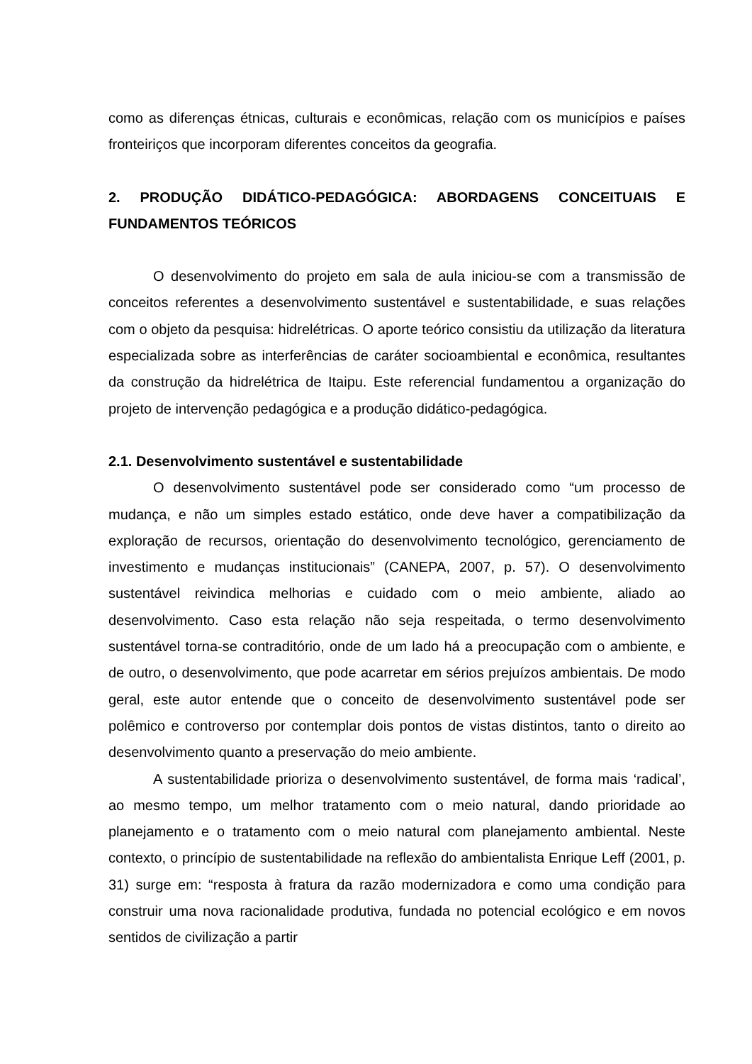como as diferenças étnicas, culturais e econômicas, relação com os municípios e países fronteiriços que incorporam diferentes conceitos da geografia.
2. PRODUÇÃO DIDÁTICO-PEDAGÓGICA: ABORDAGENS CONCEITUAIS E FUNDAMENTOS TEÓRICOS
O desenvolvimento do projeto em sala de aula iniciou-se com a transmissão de conceitos referentes a desenvolvimento sustentável e sustentabilidade, e suas relações com o objeto da pesquisa: hidrelétricas. O aporte teórico consistiu da utilização da literatura especializada sobre as interferências de caráter socioambiental e econômica, resultantes da construção da hidrelétrica de Itaipu. Este referencial fundamentou a organização do projeto de intervenção pedagógica e a produção didático-pedagógica.
2.1. Desenvolvimento sustentável e sustentabilidade
O desenvolvimento sustentável pode ser considerado como “um processo de mudança, e não um simples estado estático, onde deve haver a compatibilização da exploração de recursos, orientação do desenvolvimento tecnológico, gerenciamento de investimento e mudanças institucionais” (CANEPA, 2007, p. 57). O desenvolvimento sustentável reivindica melhorias e cuidado com o meio ambiente, aliado ao desenvolvimento. Caso esta relação não seja respeitada, o termo desenvolvimento sustentável torna-se contraditório, onde de um lado há a preocupação com o ambiente, e de outro, o desenvolvimento, que pode acarretar em sérios prejuízos ambientais. De modo geral, este autor entende que o conceito de desenvolvimento sustentável pode ser polêmico e controverso por contemplar dois pontos de vistas distintos, tanto o direito ao desenvolvimento quanto a preservação do meio ambiente.
A sustentabilidade prioriza o desenvolvimento sustentável, de forma mais ‘radical’, ao mesmo tempo, um melhor tratamento com o meio natural, dando prioridade ao planejamento e o tratamento com o meio natural com planejamento ambiental. Neste contexto, o princípio de sustentabilidade na reflexão do ambientalista Enrique Leff (2001, p. 31) surge em: “resposta à fratura da razão modernizadora e como uma condição para construir uma nova racionalidade produtiva, fundada no potencial ecológico e em novos sentidos de civilização a partir